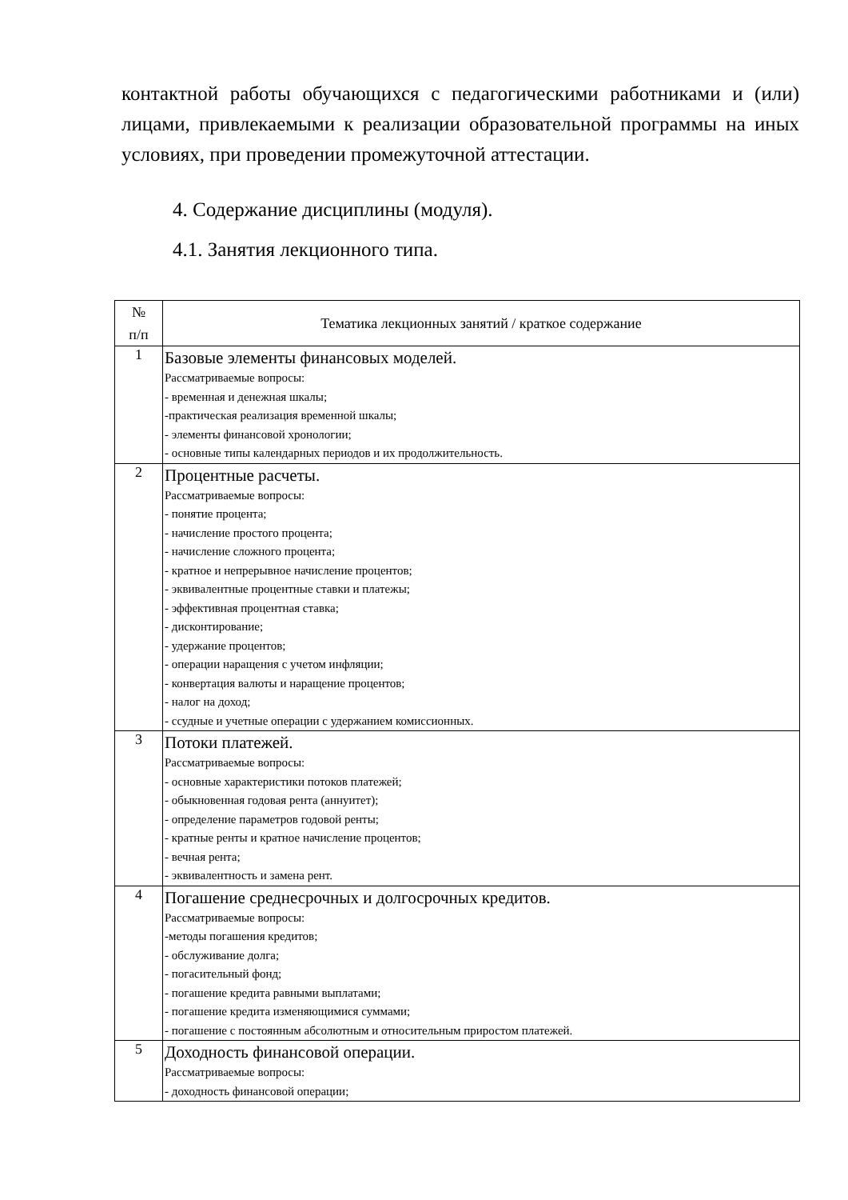контактной работы обучающихся с педагогическими работниками и (или) лицами, привлекаемыми к реализации образовательной программы на иных условиях, при проведении промежуточной аттестации.
4. Содержание дисциплины (модуля).
4.1. Занятия лекционного типа.
| № п/п | Тематика лекционных занятий / краткое содержание |
| --- | --- |
| 1 | Базовые элементы финансовых моделей. Рассматриваемые вопросы: - временная и денежная шкалы; -практическая реализация временной шкалы; - элементы финансовой хронологии; - основные типы календарных периодов и их продолжительность. |
| 2 | Процентные расчеты. Рассматриваемые вопросы: - понятие процента; - начисление простого процента; - начисление сложного процента; - кратное и непрерывное начисление процентов; - эквивалентные процентные ставки и платежы; - эффективная процентная ставка; - дисконтирование; - удержание процентов; - операции наращения с учетом инфляции; - конвертация валюты и наращение процентов; - налог на доход; - ссудные и учетные операции с удержанием комиссионных. |
| 3 | Потоки платежей. Рассматриваемые вопросы: - основные характеристики потоков платежей; - обыкновенная годовая рента (аннуитет); - определение параметров годовой ренты; - кратные ренты и кратное начисление процентов; - вечная рента; - эквивалентность и замена рент. |
| 4 | Погашение среднесрочных и долгосрочных кредитов. Рассматриваемые вопросы: -методы погашения кредитов; - обслуживание долга; - погасительный фонд; - погашение кредита равными выплатами; - погашение кредита изменяющимися суммами; - погашение с постоянным абсолютным и относительным приростом платежей. |
| 5 | Доходность финансовой операции. Рассматриваемые вопросы: - доходность финансовой операции; |